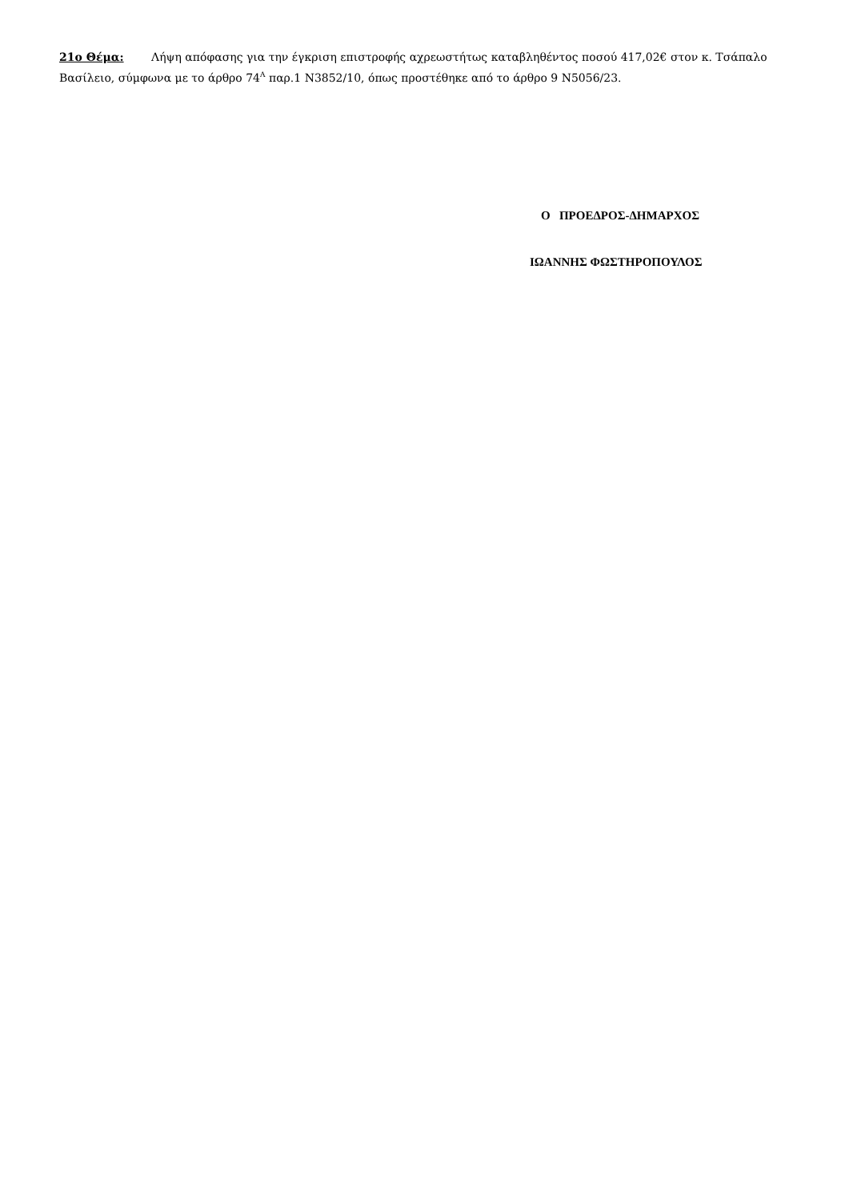21ο Θέμα: Λήψη απόφασης για την έγκριση επιστροφής αχρεωστήτως καταβληθέντος ποσού 417,02€ στον κ. Τσάπαλο Βασίλειο, σύμφωνα με το άρθρο 74<sup>Α</sup> παρ.1 Ν3852/10, όπως προστέθηκε από το άρθρο 9 Ν5056/23.
Ο ΠΡΟΕΔΡΟΣ-ΔΗΜΑΡΧΟΣ
ΙΩΑΝΝΗΣ ΦΩΣΤΗΡΟΠΟΥΛΟΣ